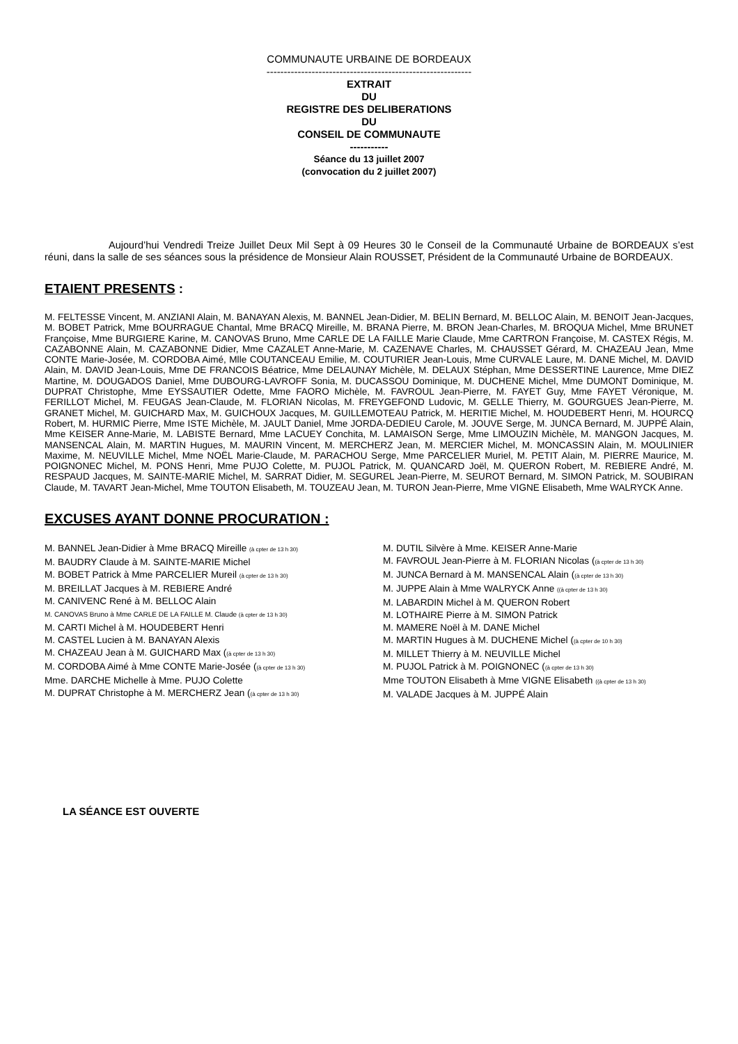COMMUNAUTE URBAINE DE BORDEAUX
-----------------------------------------------------------
EXTRAIT
DU
REGISTRE DES DELIBERATIONS
DU
CONSEIL DE COMMUNAUTE
-----------
Séance du 13 juillet 2007
(convocation du 2 juillet 2007)
Aujourd’hui Vendredi Treize Juillet Deux Mil Sept à 09 Heures 30 le Conseil de la Communauté Urbaine de BORDEAUX s’est réuni, dans la salle de ses séances sous la présidence de Monsieur Alain ROUSSET, Président de la Communauté Urbaine de BORDEAUX.
ETAIENT PRESENTS :
M. FELTESSE Vincent, M. ANZIANI Alain, M. BANAYAN Alexis, M. BANNEL Jean-Didier, M. BELIN Bernard, M. BELLOC Alain, M. BENOIT Jean-Jacques, M. BOBET Patrick, Mme BOURRAGUE Chantal, Mme BRACQ Mireille, M. BRANA Pierre, M. BRON Jean-Charles, M. BROQUA Michel, Mme BRUNET Françoise, Mme BURGIERE Karine, M. CANOVAS Bruno, Mme CARLE DE LA FAILLE Marie Claude, Mme CARTRON Françoise, M. CASTEX Régis, M. CAZABONNE Alain, M. CAZABONNE Didier, Mme CAZALET Anne-Marie, M. CAZENAVE Charles, M. CHAUSSET Gérard, M. CHAZEAU Jean, Mme CONTE Marie-Josée, M. CORDOBA Aimé, Mlle COUTANCEAU Emilie, M. COUTURIER Jean-Louis, Mme CURVALE Laure, M. DANE Michel, M. DAVID Alain, M. DAVID Jean-Louis, Mme DE FRANCOIS Béatrice, Mme DELAUNAY Michèle, M. DELAUX Stéphan, Mme DESSERTINE Laurence, Mme DIEZ Martine, M. DOUGADOS Daniel, Mme DUBOURG-LAVROFF Sonia, M. DUCASSOU Dominique, M. DUCHENE Michel, Mme DUMONT Dominique, M. DUPRAT Christophe, Mme EYSSAUTIER Odette, Mme FAORO Michèle, M. FAVROUL Jean-Pierre, M. FAYET Guy, Mme FAYET Véronique, M. FERILLOT Michel, M. FEUGAS Jean-Claude, M. FLORIAN Nicolas, M. FREYGEFOND Ludovic, M. GELLE Thierry, M. GOURGUES Jean-Pierre, M. GRANET Michel, M. GUICHARD Max, M. GUICHOUX Jacques, M. GUILLEMOTEAU Patrick, M. HERITIE Michel, M. HOUDEBERT Henri, M. HOURCQ Robert, M. HURMIC Pierre, Mme ISTE Michèle, M. JAULT Daniel, Mme JORDA-DEDIEU Carole, M. JOUVE Serge, M. JUNCA Bernard, M. JUPPÉ Alain, Mme KEISER Anne-Marie, M. LABISTE Bernard, Mme LACUEY Conchita, M. LAMAISON Serge, Mme LIMOUZIN Michèle, M. MANGON Jacques, M. MANSENCAL Alain, M. MARTIN Hugues, M. MAURIN Vincent, M. MERCHERZ Jean, M. MERCIER Michel, M. MONCASSIN Alain, M. MOULINIER Maxime, M. NEUVILLE Michel, Mme NOËL Marie-Claude, M. PARACHOU Serge, Mme PARCELIER Muriel, M. PETIT Alain, M. PIERRE Maurice, M. POIGNONEC Michel, M. PONS Henri, Mme PUJO Colette, M. PUJOL Patrick, M. QUANCARD Joël, M. QUERON Robert, M. REBIERE André, M. RESPAUD Jacques, M. SAINTE-MARIE Michel, M. SARRAT Didier, M. SEGUREL Jean-Pierre, M. SEUROT Bernard, M. SIMON Patrick, M. SOUBIRAN Claude, M. TAVART Jean-Michel, Mme TOUTON Elisabeth, M. TOUZEAU Jean, M. TURON Jean-Pierre, Mme VIGNE Elisabeth, Mme WALRYCK Anne.
EXCUSES AYANT DONNE PROCURATION :
M. BANNEL Jean-Didier à Mme BRACQ Mireille (à cpter de 13 h 30)
M. BAUDRY Claude à M. SAINTE-MARIE Michel
M. BOBET Patrick à Mme PARCELIER Mureil (à cpter de 13 h 30)
M. BREILLAT Jacques à M. REBIERE André
M. CANIVENC René à M. BELLOC Alain
M. CANOVAS Bruno à Mme CARLE DE LA FAILLE M. Claude (à cpter de 13 h 30)
M. CARTI Michel à M. HOUDEBERT Henri
M. CASTEL Lucien à M. BANAYAN Alexis
M. CHAZEAU Jean à M. GUICHARD Max ((à cpter de 13 h 30)
M. CORDOBA Aimé à Mme CONTE Marie-Josée ((à cpter de 13 h 30)
Mme. DARCHE Michelle à Mme. PUJO Colette
M. DUPRAT Christophe à M. MERCHERZ Jean ((à cpter de 13 h 30)
M. DUTIL Silvère à Mme. KEISER Anne-Marie
M. FAVROUL Jean-Pierre à M. FLORIAN Nicolas ((à cpter de 13 h 30)
M. JUNCA Bernard à M. MANSENCAL Alain ((à cpter de 13 h 30)
M. JUPPE Alain à Mme WALRYCK Anne ((à cpter de 13 h 30)
M. LABARDIN Michel à M. QUERON Robert
M. LOTHAIRE Pierre à M. SIMON Patrick
M. MAMERE Noël à M. DANE Michel
M. MARTIN Hugues à M. DUCHENE Michel ((à cpter de 10 h 30)
M. MILLET Thierry à M. NEUVILLE Michel
M. PUJOL Patrick à M. POIGNONEC ((à cpter de 13 h 30)
Mme TOUTON Elisabeth à Mme VIGNE Elisabeth ((à cpter de 13 h 30)
M. VALADE Jacques à M. JUPPÉ Alain
LA SÉANCE EST OUVERTE